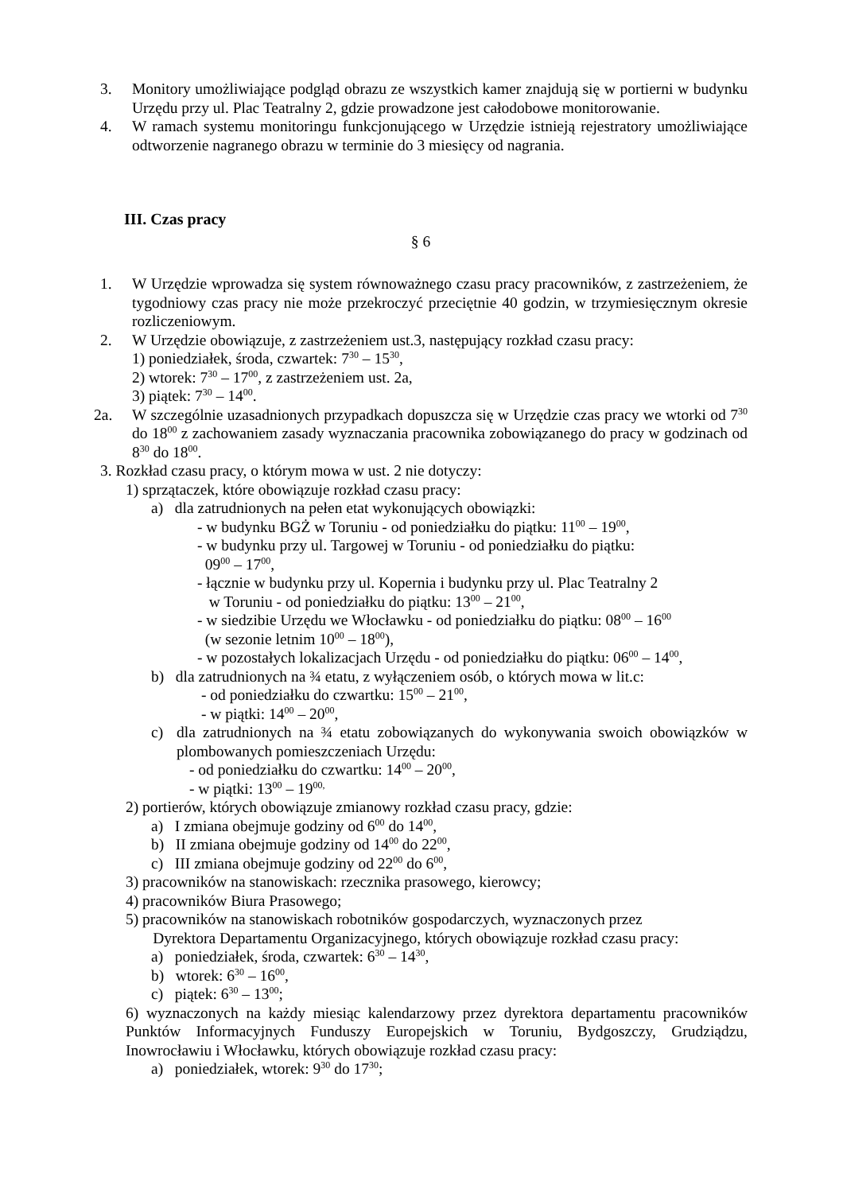3. Monitory umożliwiające podgląd obrazu ze wszystkich kamer znajdują się w portierni w budynku Urzędu przy ul. Plac Teatralny 2, gdzie prowadzone jest całodobowe monitorowanie.
4. W ramach systemu monitoringu funkcjonującego w Urzędzie istnieją rejestratory umożliwiające odtworzenie nagranego obrazu w terminie do 3 miesięcy od nagrania.
III. Czas pracy
§ 6
1. W Urzędzie wprowadza się system równoważnego czasu pracy pracowników, z zastrzeżeniem, że tygodniowy czas pracy nie może przekroczyć przeciętnie 40 godzin, w trzymiesięcznym okresie rozliczeniowym.
2. W Urzędzie obowiązuje, z zastrzeżeniem ust.3, następujący rozkład czasu pracy:
1) poniedziałek, środa, czwartek: 7<sup>30</sup> – 15<sup>30</sup>,
2) wtorek: 7<sup>30</sup> – 17<sup>00</sup>, z zastrzeżeniem ust. 2a,
3) piątek: 7<sup>30</sup> – 14<sup>00</sup>.
2a. W szczególnie uzasadnionych przypadkach dopuszcza się w Urzędzie czas pracy we wtorki od 7<sup>30</sup> do 18<sup>00</sup> z zachowaniem zasady wyznaczania pracownika zobowiązanego do pracy w godzinach od 8<sup>30</sup> do 18<sup>00</sup>.
3. Rozkład czasu pracy, o którym mowa w ust. 2 nie dotyczy:
1) sprzątaczek, które obowiązuje rozkład czasu pracy:
a) dla zatrudnionych na pełen etat wykonujących obowiązki:
- w budynku BGŻ w Toruniu - od poniedziałku do piątku: 11<sup>00</sup> – 19<sup>00</sup>,
- w budynku przy ul. Targowej w Toruniu - od poniedziałku do piątku:
09<sup>00</sup> – 17<sup>00</sup>,
- łącznie w budynku przy ul. Kopernia i budynku przy ul. Plac Teatralny 2
w Toruniu - od poniedziałku do piątku: 13<sup>00</sup> – 21<sup>00</sup>,
- w siedzibie Urzędu we Włocławku - od poniedziałku do piątku: 08<sup>00</sup> – 16<sup>00</sup>
(w sezonie letnim 10<sup>00</sup> – 18<sup>00</sup>),
- w pozostałych lokalizacjach Urzędu - od poniedziałku do piątku: 06<sup>00</sup> – 14<sup>00</sup>,
b) dla zatrudnionych na ¾ etatu, z wyłączeniem osób, o których mowa w lit.c:
- od poniedziałku do czwartku: 15<sup>00</sup> – 21<sup>00</sup>,
- w piątki: 14<sup>00</sup> – 20<sup>00</sup>,
c) dla zatrudnionych na ¾ etatu zobowiązanych do wykonywania swoich obowiązków w plombowanych pomieszczeniach Urzędu:
- od poniedziałku do czwartku: 14<sup>00</sup> – 20<sup>00</sup>,
- w piątki: 13<sup>00</sup> – 19<sup>00,</sup>
2) portierów, których obowiązuje zmianowy rozkład czasu pracy, gdzie:
a) I zmiana obejmuje godziny od 6<sup>00</sup> do 14<sup>00</sup>,
b) II zmiana obejmuje godziny od 14<sup>00</sup> do 22<sup>00</sup>,
c) III zmiana obejmuje godziny od 22<sup>00</sup> do 6<sup>00</sup>,
3) pracowników na stanowiskach: rzecznika prasowego, kierowcy;
4) pracowników Biura Prasowego;
5) pracowników na stanowiskach robotników gospodarczych, wyznaczonych przez
Dyrektora Departamentu Organizacyjnego, których obowiązuje rozkład czasu pracy:
a) poniedziałek, środa, czwartek: 6<sup>30</sup> – 14<sup>30</sup>,
b) wtorek: 6<sup>30</sup> – 16<sup>00</sup>,
c) piątek: 6<sup>30</sup> – 13<sup>00</sup>;
6) wyznaczonych na każdy miesiąc kalendarzowy przez dyrektora departamentu pracowników Punktów Informacyjnych Funduszy Europejskich w Toruniu, Bydgoszczy, Grudziądzu, Inowrocławiu i Włocławku, których obowiązuje rozkład czasu pracy:
a) poniedziałek, wtorek: 9<sup>30</sup> do 17<sup>30</sup>;